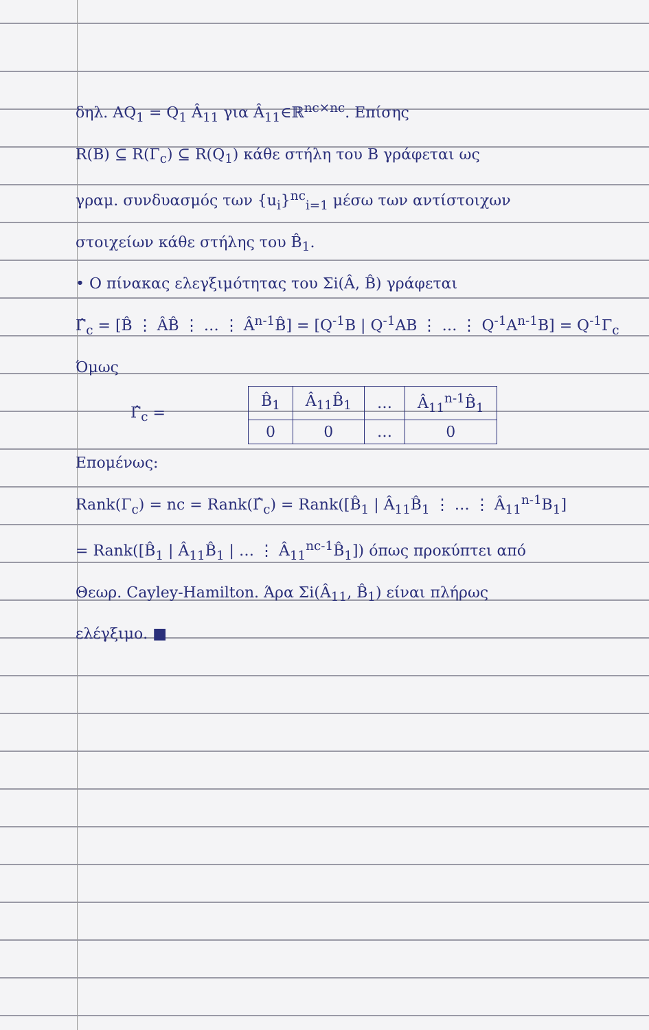δηλ. AQ<sub>1</sub> = Q<sub>1</sub> Â<sub>11</sub> για Â<sub>11</sub>∈ℝ<sup>nc×nc</sup>. Επίσης
R(B) ⊆ R(Γ<sub>c</sub>) ⊆ R(Q<sub>1</sub>) κάθε στήλη του B γράφεται ως
γραμ. συνδυασμός των {u<sub>i</sub>}<sup>nc</sup><sub>i=1</sub> μέσω των αντίστοιχων
στοιχείων κάθε στήλης του B̂<sub>1</sub>.
• Ο πίνακας ελεγξιμότητας του Σi(Â, B̂) γράφεται
Γ̂<sub>c</sub> = [B̂ ⋮ ÂB̂ ⋮ … ⋮ Â<sup>n-1</sup>B̂] = [Q<sup>-1</sup>B | Q<sup>-1</sup>AB ⋮ … ⋮ Q<sup>-1</sup>A<sup>n-1</sup>B] = Q<sup>-1</sup>Γ<sub>c</sub>
Όμως
Γ̂<sub>c</sub> =
| B̂<sub>1</sub> | Â<sub>11</sub>B̂<sub>1</sub> | … | Â<sub>11</sub><sup>n-1</sup>B̂<sub>1</sub> |
| 0 | 0 | … | 0 |
Επομένως:
Rank(Γ<sub>c</sub>) = nc = Rank(Γ̂<sub>c</sub>) = Rank([B̂<sub>1</sub> | Â<sub>11</sub>B̂<sub>1</sub> ⋮ … ⋮ Â<sub>11</sub><sup>n-1</sup>B<sub>1</sub>]
= Rank([B̂<sub>1</sub> | Â<sub>11</sub>B̂<sub>1</sub> | … ⋮ Â<sub>11</sub><sup>nc-1</sup>B̂<sub>1</sub>]) όπως προκύπτει από
Θεωρ. Cayley-Hamilton. Άρα Σi(Â<sub>11</sub>, B̂<sub>1</sub>) είναι πλήρως
ελέγξιμο. ■